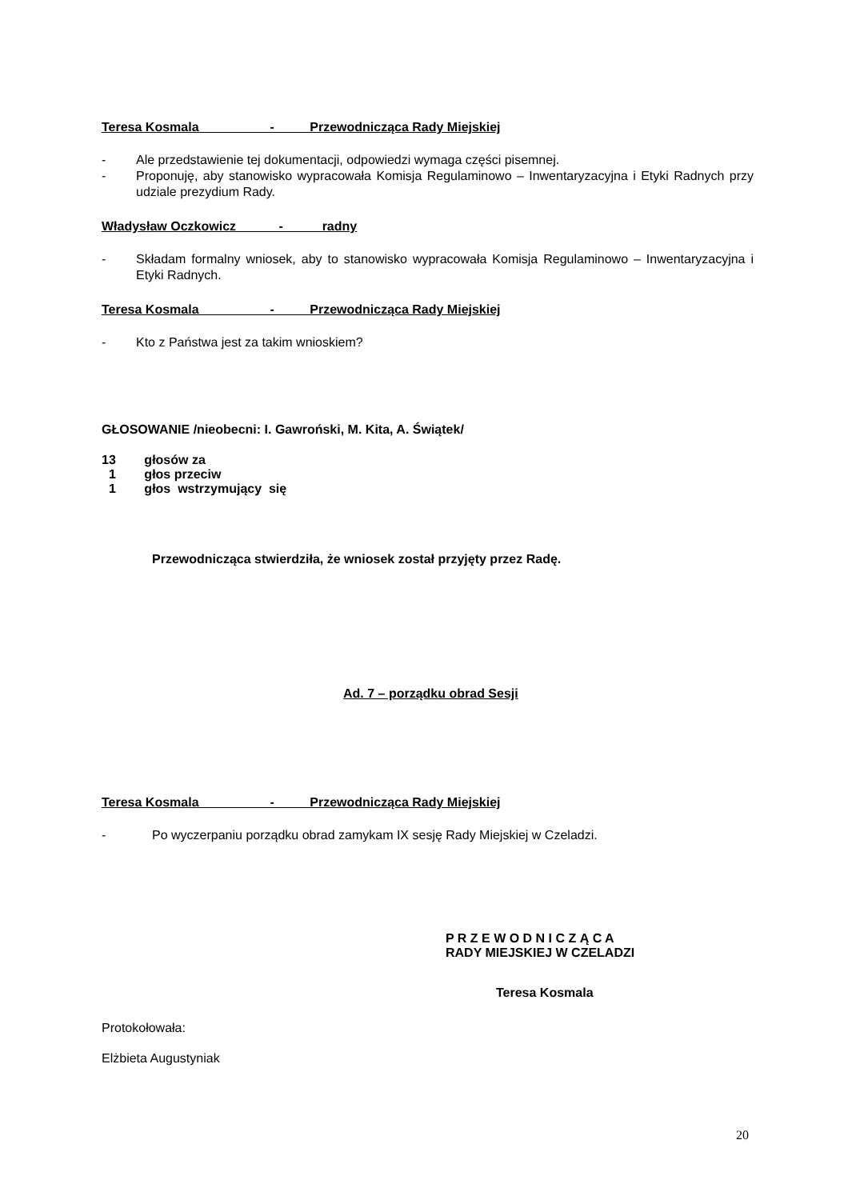Teresa Kosmala - Przewodnicząca Rady Miejskiej
- Ale przedstawienie tej dokumentacji, odpowiedzi wymaga części pisemnej.
- Proponuję, aby stanowisko wypracowała Komisja Regulaminowo – Inwentaryzacyjna i Etyki Radnych przy udziale prezydium Rady.
Władysław Oczkowicz - radny
- Składam formalny wniosek, aby to stanowisko wypracowała Komisja Regulaminowo – Inwentaryzacyjna i Etyki Radnych.
Teresa Kosmala - Przewodnicząca Rady Miejskiej
- Kto z Państwa jest za takim wnioskiem?
GŁOSOWANIE /nieobecni: I. Gawroński, M. Kita, A. Świątek/
13 głosów za
1 głos przeciw
1 głos wstrzymujący się
Przewodnicząca stwierdziła, że wniosek został przyjęty przez Radę.
Ad. 7 – porządku obrad Sesji
Teresa Kosmala - Przewodnicząca Rady Miejskiej
- Po wyczerpaniu porządku obrad zamykam IX sesję Rady Miejskiej w Czeladzi.
P R Z E W O D N I C Z Ą C A
RADY MIEJSKIEJ W CZELADZI
Teresa Kosmala
Protokołowała:
Elżbieta Augustyniak
20